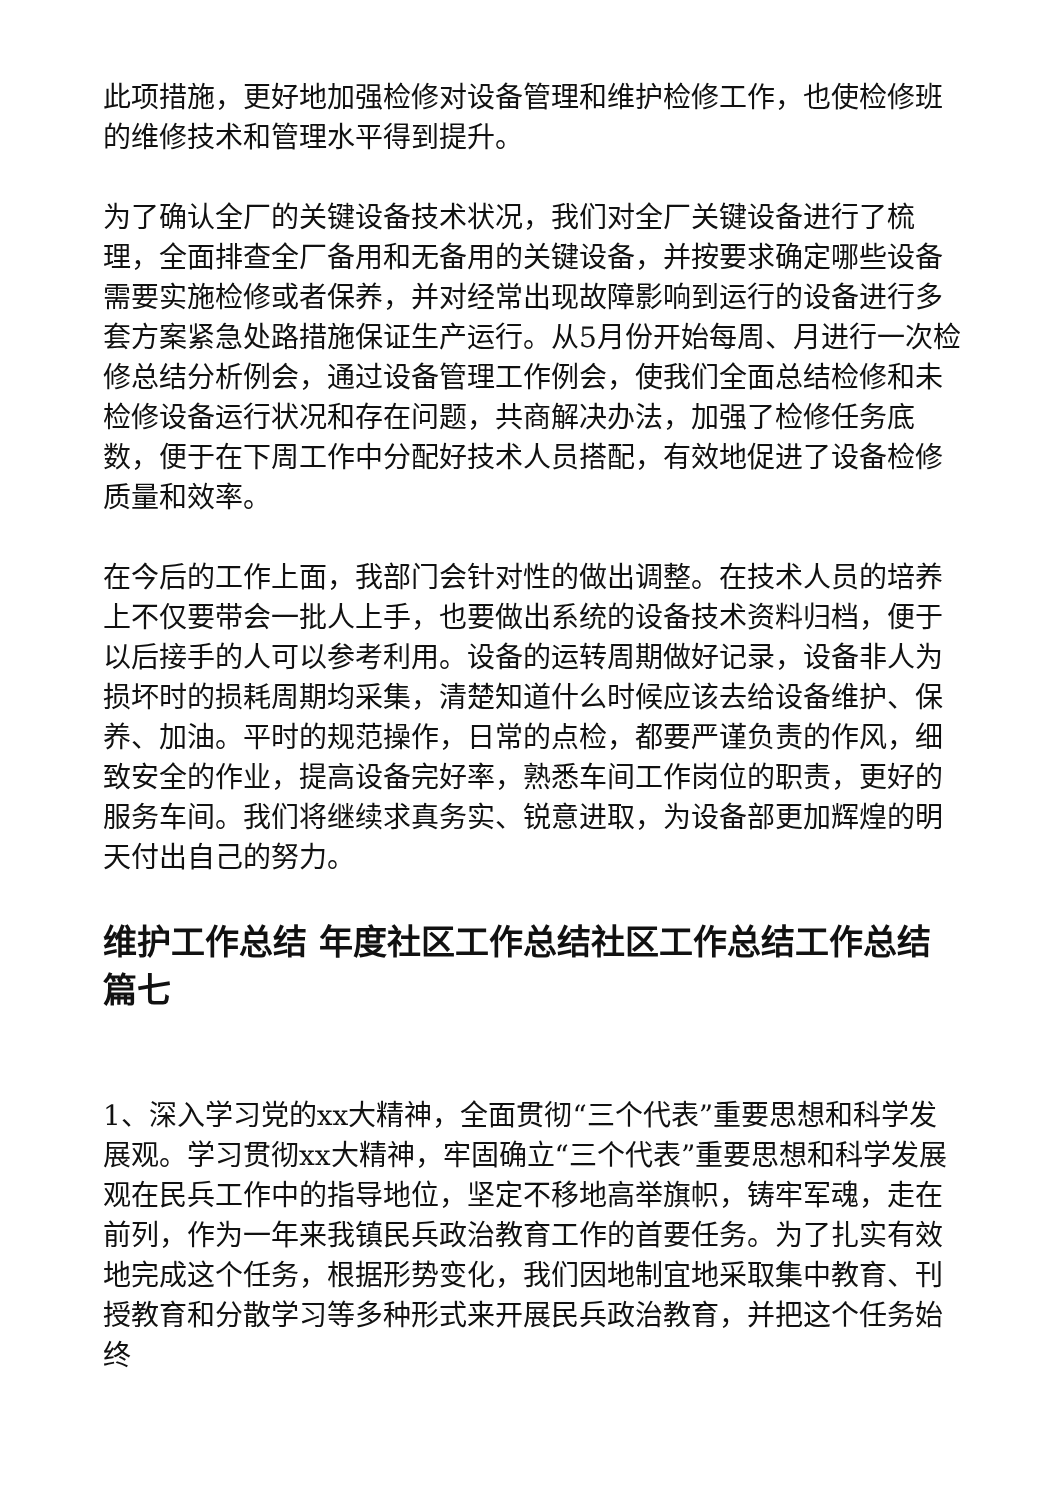此项措施，更好地加强检修对设备管理和维护检修工作，也使检修班的维修技术和管理水平得到提升。
为了确认全厂的关键设备技术状况，我们对全厂关键设备进行了梳理，全面排查全厂备用和无备用的关键设备，并按要求确定哪些设备需要实施检修或者保养，并对经常出现故障影响到运行的设备进行多套方案紧急处路措施保证生产运行。从5月份开始每周、月进行一次检修总结分析例会，通过设备管理工作例会，使我们全面总结检修和未检修设备运行状况和存在问题，共商解决办法，加强了检修任务底数，便于在下周工作中分配好技术人员搭配，有效地促进了设备检修质量和效率。
在今后的工作上面，我部门会针对性的做出调整。在技术人员的培养上不仅要带会一批人上手，也要做出系统的设备技术资料归档，便于以后接手的人可以参考利用。设备的运转周期做好记录，设备非人为损坏时的损耗周期均采集，清楚知道什么时候应该去给设备维护、保养、加油。平时的规范操作，日常的点检，都要严谨负责的作风，细致安全的作业，提高设备完好率，熟悉车间工作岗位的职责，更好的服务车间。我们将继续求真务实、锐意进取，为设备部更加辉煌的明天付出自己的努力。
维护工作总结 年度社区工作总结社区工作总结工作总结篇七
1、深入学习党的xx大精神，全面贯彻“三个代表”重要思想和科学发展观。学习贯彻xx大精神，牢固确立“三个代表”重要思想和科学发展观在民兵工作中的指导地位，坚定不移地高举旗帜，铸牢军魂，走在前列，作为一年来我镇民兵政治教育工作的首要任务。为了扎实有效地完成这个任务，根据形势变化，我们因地制宜地采取集中教育、刊授教育和分散学习等多种形式来开展民兵政治教育，并把这个任务始终